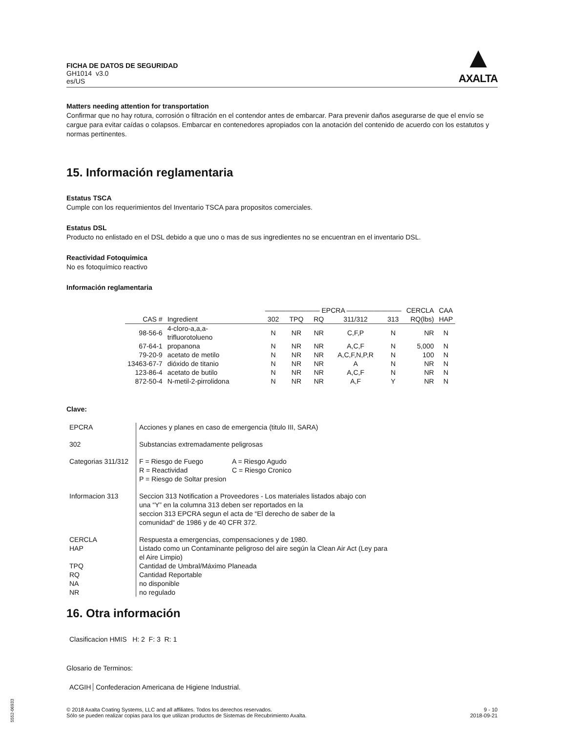FICHA DE DATOS DE SEGURIDAD
GH1014 v3.0
es/US
▲
AXALTA
Matters needing attention for transportation
Confirmar que no hay rotura, corrosión o filtración en el contendor antes de embarcar. Para prevenir daños asegurarse de que el envío se cargue para evitar caídas o colapsos. Embarcar en contenedores apropiados con la anotación del contenido de acuerdo con los estatutos y normas pertinentes.
15. Información reglamentaria
Estatus TSCA
Cumple con los requerimientos del Inventario TSCA para propositos comerciales.
Estatus DSL
Producto no enlistado en el DSL debido a que uno o mas de sus ingredientes no se encuentran en el inventario DSL.
Reactividad Fotoquimica
No es fotoquímico reactivo
Información reglamentaria
| | | ———————— EPCRA ———————— | | | | | CERCLA | CAA |
| --- | --- | --- | --- | --- | --- | --- | --- | --- |
| CAS # | Ingredient | 302 | TPQ | RQ | 311/312 | 313 | RQ(lbs) | HAP |
| 98-56-6 | 4-cloro-a,a,a- trifluorotolueno | N | NR | NR | C,F,P | N | NR | N |
| 67-64-1 | propanona | N | NR | NR | A,C,F | N | 5,000 | N |
| 79-20-9 | acetato de metilo | N | NR | NR | A,C,F,N,P,R | N | 100 | N |
| 13463-67-7 | dióxido de titanio | N | NR | NR | A | N | NR | N |
| 123-86-4 | acetato de butilo | N | NR | NR | A,C,F | N | NR | N |
| 872-50-4 | N-metil-2-pirrolidona | N | NR | NR | A,F | Y | NR | N |
Clave:
| EPCRA | Acciones y planes en caso de emergencia (titulo III, SARA) |
| 302 | Substancias extremadamente peligrosas |
| Categorias 311/312 | F = Riesgo de Fuego A = Riesgo Agudo R = Reactividad C = Riesgo Cronico P = Riesgo de Soltar presion |
| Informacion 313 | Seccion 313 Notification a Proveedores - Los materiales listados abajo con una “Y” en la columna 313 deben ser reportados en la seccion 313 EPCRA segun el acta de “El derecho de saber de la comunidad“ de 1986 y de 40 CFR 372. |
| CERCLA HAP TPQ RQ NA NR | Respuesta a emergencias, compensaciones y de 1980. Listado como un Contaminante peligroso del aire según la Clean Air Act (Ley para el Aire Limpio) Cantidad de Umbral/Máximo Planeada Cantidad Reportable no disponible no regulado |
16. Otra información
Clasificacion HMIS H: 2 F: 3 R: 1
Glosario de Terminos:
ACGIH Confederacion Americana de Higiene Industrial.
© 2018 Axalta Coating Systems, LLC and all affiliates. Todos los derechos reservados.
Sólo se pueden realizar copias para los que utilizan productos de Sistemas de Recubrimiento Axalta.
9 - 10
2018-09-21
5552-06933